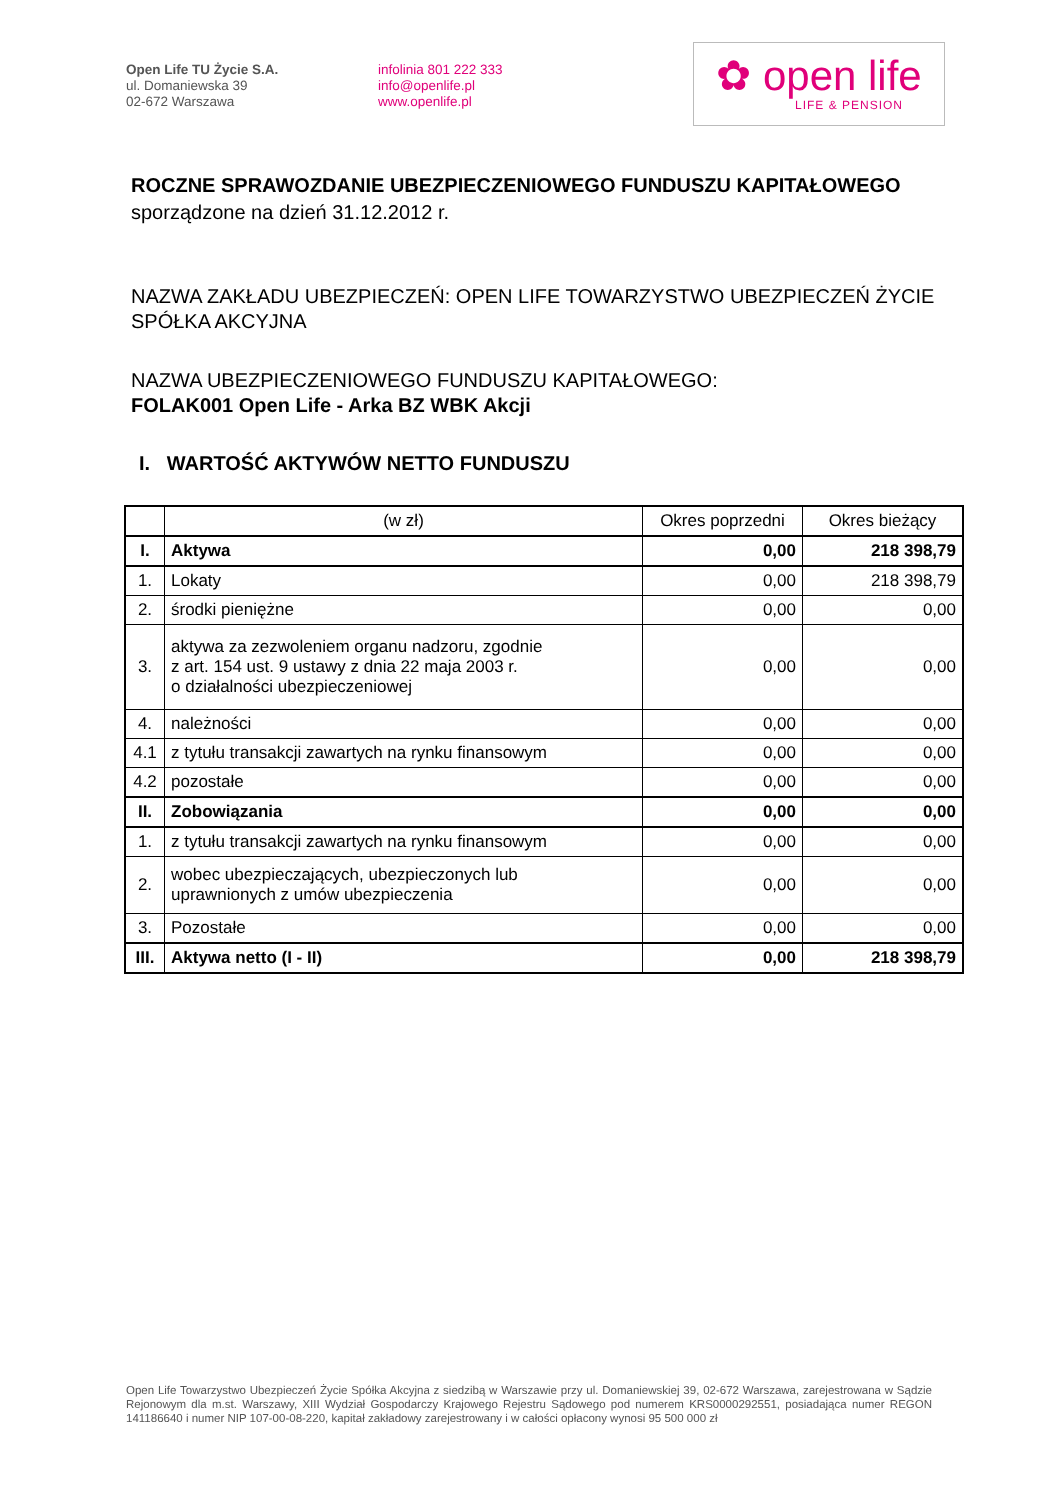Open Life TU Życie S.A.
ul. Domaniewska 39
02-672 Warszawa
infolinia 801 222 333
info@openlife.pl
www.openlife.pl
✿ open life
LIFE & PENSION
ROCZNE SPRAWOZDANIE UBEZPIECZENIOWEGO FUNDUSZU KAPITAŁOWEGO
sporządzone na dzień 31.12.2012 r.
NAZWA ZAKŁADU UBEZPIECZEŃ: OPEN LIFE TOWARZYSTWO UBEZPIECZEŃ ŻYCIE SPÓŁKA AKCYJNA
NAZWA UBEZPIECZENIOWEGO FUNDUSZU KAPITAŁOWEGO:
FOLAK001 Open Life - Arka BZ WBK Akcji
I. WARTOŚĆ AKTYWÓW NETTO FUNDUSZU
| | (w zł) | Okres poprzedni | Okres bieżący |
| --- | --- | --- | --- |
| I. | Aktywa | 0,00 | 218 398,79 |
| 1. | Lokaty | 0,00 | 218 398,79 |
| 2. | środki pieniężne | 0,00 | 0,00 |
| 3. | aktywa za zezwoleniem organu nadzoru, zgodnie z art. 154 ust. 9 ustawy z dnia 22 maja 2003 r. o działalności ubezpieczeniowej | 0,00 | 0,00 |
| 4. | należności | 0,00 | 0,00 |
| 4.1 | z tytułu transakcji zawartych na rynku finansowym | 0,00 | 0,00 |
| 4.2 | pozostałe | 0,00 | 0,00 |
| II. | Zobowiązania | 0,00 | 0,00 |
| 1. | z tytułu transakcji zawartych na rynku finansowym | 0,00 | 0,00 |
| 2. | wobec ubezpieczających, ubezpieczonych lub uprawnionych z umów ubezpieczenia | 0,00 | 0,00 |
| 3. | Pozostałe | 0,00 | 0,00 |
| III. | Aktywa netto (I - II) | 0,00 | 218 398,79 |
Open Life Towarzystwo Ubezpieczeń Życie Spółka Akcyjna z siedzibą w Warszawie przy ul. Domaniewskiej 39, 02-672 Warszawa, zarejestrowana w Sądzie Rejonowym dla m.st. Warszawy, XIII Wydział Gospodarczy Krajowego Rejestru Sądowego pod numerem KRS0000292551, posiadająca numer REGON 141186640 i numer NIP 107-00-08-220, kapitał zakładowy zarejestrowany i w całości opłacony wynosi 95 500 000 zł